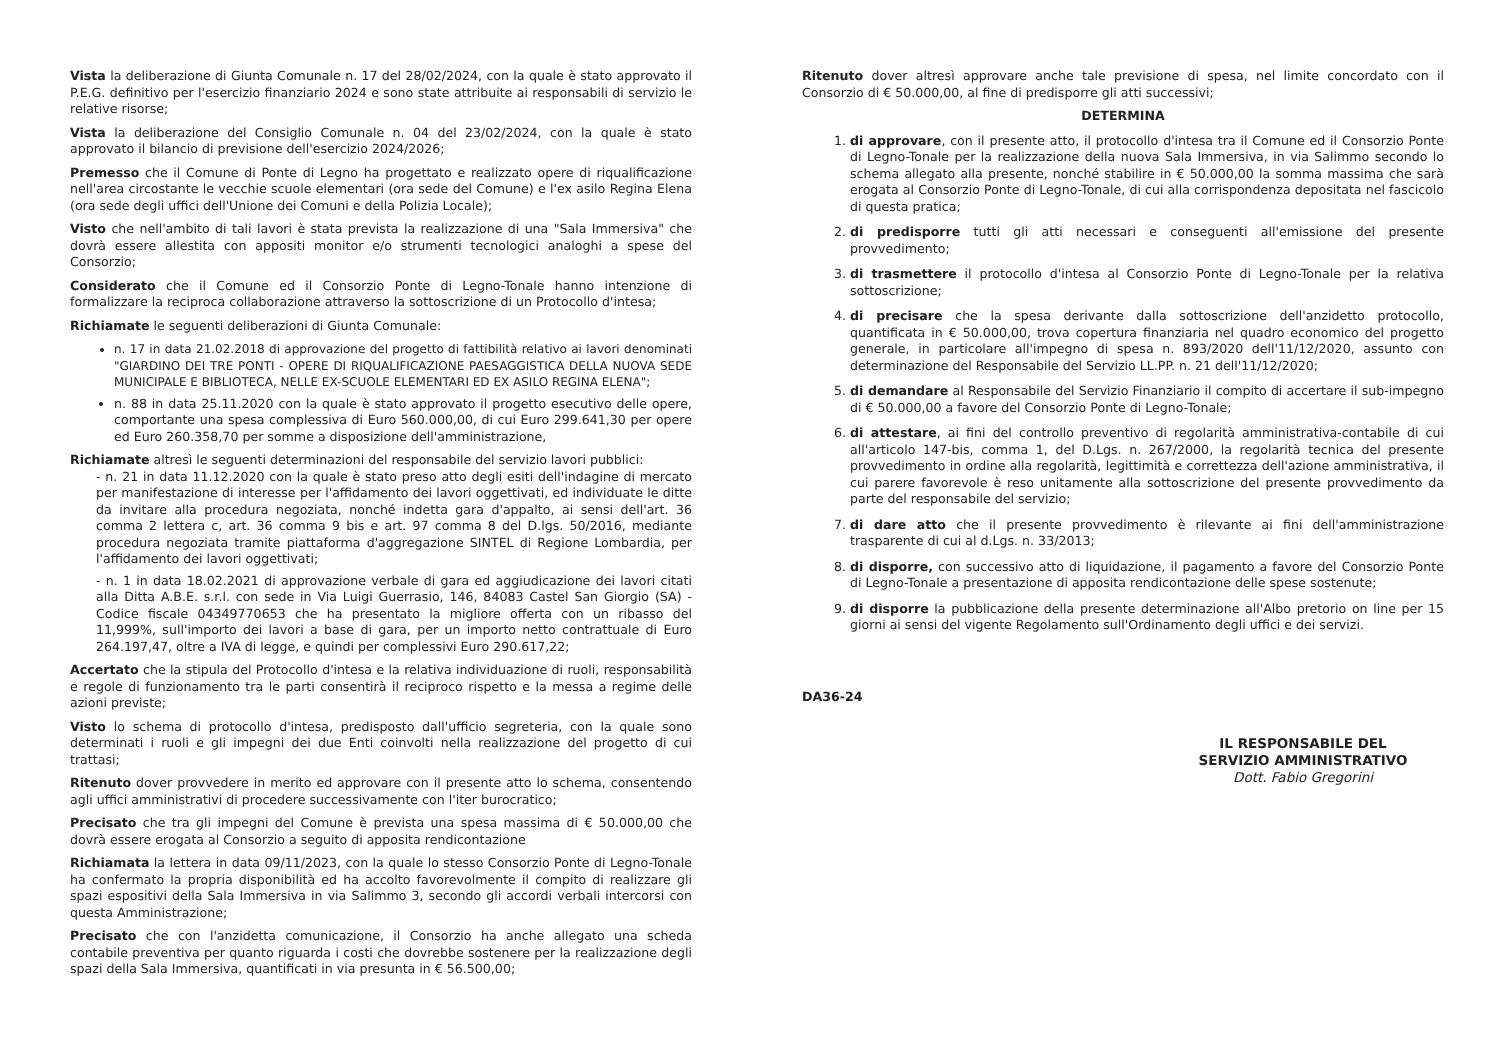Vista la deliberazione di Giunta Comunale n. 17 del 28/02/2024, con la quale è stato approvato il P.E.G. definitivo per l'esercizio finanziario 2024 e sono state attribuite ai responsabili di servizio le relative risorse;
Vista la deliberazione del Consiglio Comunale n. 04 del 23/02/2024, con la quale è stato approvato il bilancio di previsione dell'esercizio 2024/2026;
Premesso che il Comune di Ponte di Legno ha progettato e realizzato opere di riqualificazione nell'area circostante le vecchie scuole elementari (ora sede del Comune) e l'ex asilo Regina Elena (ora sede degli uffici dell'Unione dei Comuni e della Polizia Locale);
Visto che nell'ambito di tali lavori è stata prevista la realizzazione di una "Sala Immersiva" che dovrà essere allestita con appositi monitor e/o strumenti tecnologici analoghi a spese del Consorzio;
Considerato che il Comune ed il Consorzio Ponte di Legno-Tonale hanno intenzione di formalizzare la reciproca collaborazione attraverso la sottoscrizione di un Protocollo d'intesa;
Richiamate le seguenti deliberazioni di Giunta Comunale:
n. 17 in data 21.02.2018 di approvazione del progetto di fattibilità relativo ai lavori denominati "GIARDINO DEI TRE PONTI - OPERE DI RIQUALIFICAZIONE PAESAGGISTICA DELLA NUOVA SEDE MUNICIPALE E BIBLIOTECA, NELLE EX-SCUOLE ELEMENTARI ED EX ASILO REGINA ELENA";
n. 88 in data 25.11.2020 con la quale è stato approvato il progetto esecutivo delle opere, comportante una spesa complessiva di Euro 560.000,00, di cui Euro 299.641,30 per opere ed Euro 260.358,70 per somme a disposizione dell'amministrazione,
Richiamate altresì le seguenti determinazioni del responsabile del servizio lavori pubblici:
- n. 21 in data 11.12.2020 con la quale è stato preso atto degli esiti dell'indagine di mercato per manifestazione di interesse per l'affidamento dei lavori oggettivati, ed individuate le ditte da invitare alla procedura negoziata, nonché indetta gara d'appalto, ai sensi dell'art. 36 comma 2 lettera c, art. 36 comma 9 bis e art. 97 comma 8 del D.lgs. 50/2016, mediante procedura negoziata tramite piattaforma d'aggregazione SINTEL di Regione Lombardia, per l'affidamento dei lavori oggettivati;
- n. 1 in data 18.02.2021 di approvazione verbale di gara ed aggiudicazione dei lavori citati alla Ditta A.B.E. s.r.l. con sede in Via Luigi Guerrasio, 146, 84083 Castel San Giorgio (SA) - Codice fiscale 04349770653 che ha presentato la migliore offerta con un ribasso del 11,999%, sull'importo dei lavori a base di gara, per un importo netto contrattuale di Euro 264.197,47, oltre a IVA di legge, e quindi per complessivi Euro 290.617,22;
Accertato che la stipula del Protocollo d'intesa e la relativa individuazione di ruoli, responsabilità e regole di funzionamento tra le parti consentirà il reciproco rispetto e la messa a regime delle azioni previste;
Visto lo schema di protocollo d'intesa, predisposto dall'ufficio segreteria, con la quale sono determinati i ruoli e gli impegni dei due Enti coinvolti nella realizzazione del progetto di cui trattasi;
Ritenuto dover provvedere in merito ed approvare con il presente atto lo schema, consentendo agli uffici amministrativi di procedere successivamente con l'iter burocratico;
Precisato che tra gli impegni del Comune è prevista una spesa massima di € 50.000,00 che dovrà essere erogata al Consorzio a seguito di apposita rendicontazione
Richiamata la lettera in data 09/11/2023, con la quale lo stesso Consorzio Ponte di Legno-Tonale ha confermato la propria disponibilità ed ha accolto favorevolmente il compito di realizzare gli spazi espositivi della Sala Immersiva in via Salimmo 3, secondo gli accordi verbali intercorsi con questa Amministrazione;
Precisato che con l'anzidetta comunicazione, il Consorzio ha anche allegato una scheda contabile preventiva per quanto riguarda i costi che dovrebbe sostenere per la realizzazione degli spazi della Sala Immersiva, quantificati in via presunta in € 56.500,00;
Ritenuto dover altresì approvare anche tale previsione di spesa, nel limite concordato con il Consorzio di € 50.000,00, al fine di predisporre gli atti successivi;
DETERMINA
1. di approvare, con il presente atto, il protocollo d'intesa tra il Comune ed il Consorzio Ponte di Legno-Tonale per la realizzazione della nuova Sala Immersiva, in via Salimmo secondo lo schema allegato alla presente, nonché stabilire in € 50.000,00 la somma massima che sarà erogata al Consorzio Ponte di Legno-Tonale, di cui alla corrispondenza depositata nel fascicolo di questa pratica;
2. di predisporre tutti gli atti necessari e conseguenti all'emissione del presente provvedimento;
3. di trasmettere il protocollo d'intesa al Consorzio Ponte di Legno-Tonale per la relativa sottoscrizione;
4. di precisare che la spesa derivante dalla sottoscrizione dell'anzidetto protocollo, quantificata in € 50.000,00, trova copertura finanziaria nel quadro economico del progetto generale, in particolare all'impegno di spesa n. 893/2020 dell'11/12/2020, assunto con determinazione del Responsabile del Servizio LL.PP. n. 21 dell'11/12/2020;
5. di demandare al Responsabile del Servizio Finanziario il compito di accertare il sub-impegno di € 50.000,00 a favore del Consorzio Ponte di Legno-Tonale;
6. di attestare, ai fini del controllo preventivo di regolarità amministrativa-contabile di cui all'articolo 147-bis, comma 1, del D.Lgs. n. 267/2000, la regolarità tecnica del presente provvedimento in ordine alla regolarità, legittimità e correttezza dell'azione amministrativa, il cui parere favorevole è reso unitamente alla sottoscrizione del presente provvedimento da parte del responsabile del servizio;
7. di dare atto che il presente provvedimento è rilevante ai fini dell'amministrazione trasparente di cui al d.Lgs. n. 33/2013;
8. di disporre, con successivo atto di liquidazione, il pagamento a favore del Consorzio Ponte di Legno-Tonale a presentazione di apposita rendicontazione delle spese sostenute;
9. di disporre la pubblicazione della presente determinazione all'Albo pretorio on line per 15 giorni ai sensi del vigente Regolamento sull'Ordinamento degli uffici e dei servizi.
DA36-24
IL RESPONSABILE DEL
SERVIZIO AMMINISTRATIVO
Dott. Fabio Gregorini